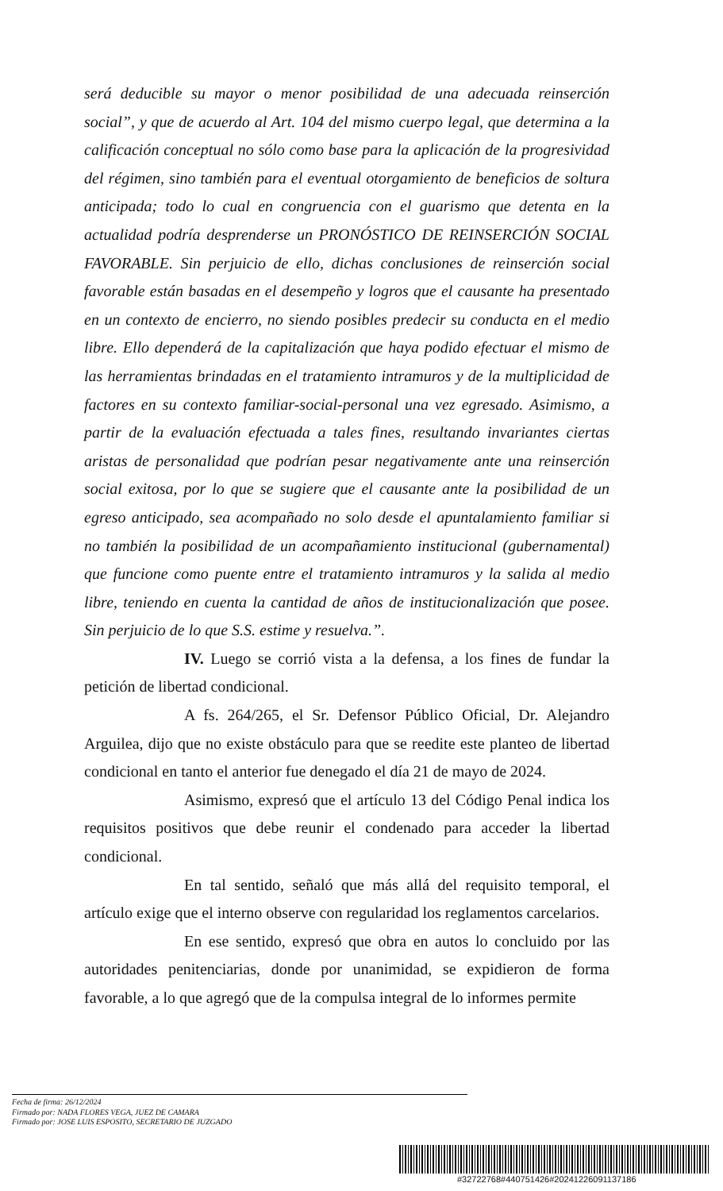será deducible su mayor o menor posibilidad de una adecuada reinserción social”, y que de acuerdo al Art. 104 del mismo cuerpo legal, que determina a la calificación conceptual no sólo como base para la aplicación de la progresividad del régimen, sino también para el eventual otorgamiento de beneficios de soltura anticipada; todo lo cual en congruencia con el guarismo que detenta en la actualidad podría desprenderse un PRONÓSTICO DE REINSERCIÓN SOCIAL FAVORABLE. Sin perjuicio de ello, dichas conclusiones de reinserción social favorable están basadas en el desempeño y logros que el causante ha presentado en un contexto de encierro, no siendo posibles predecir su conducta en el medio libre. Ello dependerá de la capitalización que haya podido efectuar el mismo de las herramientas brindadas en el tratamiento intramuros y de la multiplicidad de factores en su contexto familiar-social-personal una vez egresado. Asimismo, a partir de la evaluación efectuada a tales fines, resultando invariantes ciertas aristas de personalidad que podrían pesar negativamente ante una reinserción social exitosa, por lo que se sugiere que el causante ante la posibilidad de un egreso anticipado, sea acompañado no solo desde el apuntalamiento familiar si no también la posibilidad de un acompañamiento institucional (gubernamental) que funcione como puente entre el tratamiento intramuros y la salida al medio libre, teniendo en cuenta la cantidad de años de institucionalización que posee. Sin perjuicio de lo que S.S. estime y resuelva.”.
IV. Luego se corrió vista a la defensa, a los fines de fundar la petición de libertad condicional.
A fs. 264/265, el Sr. Defensor Público Oficial, Dr. Alejandro Arguilea, dijo que no existe obstáculo para que se reedite este planteo de libertad condicional en tanto el anterior fue denegado el día 21 de mayo de 2024.
Asimismo, expresó que el artículo 13 del Código Penal indica los requisitos positivos que debe reunir el condenado para acceder la libertad condicional.
En tal sentido, señaló que más allá del requisito temporal, el artículo exige que el interno observe con regularidad los reglamentos carcelarios.
En ese sentido, expresó que obra en autos lo concluido por las autoridades penitenciarias, donde por unanimidad, se expidieron de forma favorable, a lo que agregó que de la compulsa integral de lo informes permite
Fecha de firma: 26/12/2024
Firmado por: NADA FLORES VEGA, JUEZ DE CAMARA
Firmado por: JOSE LUIS ESPOSITO, SECRETARIO DE JUZGADO
#32722768#440751426#20241226091137186